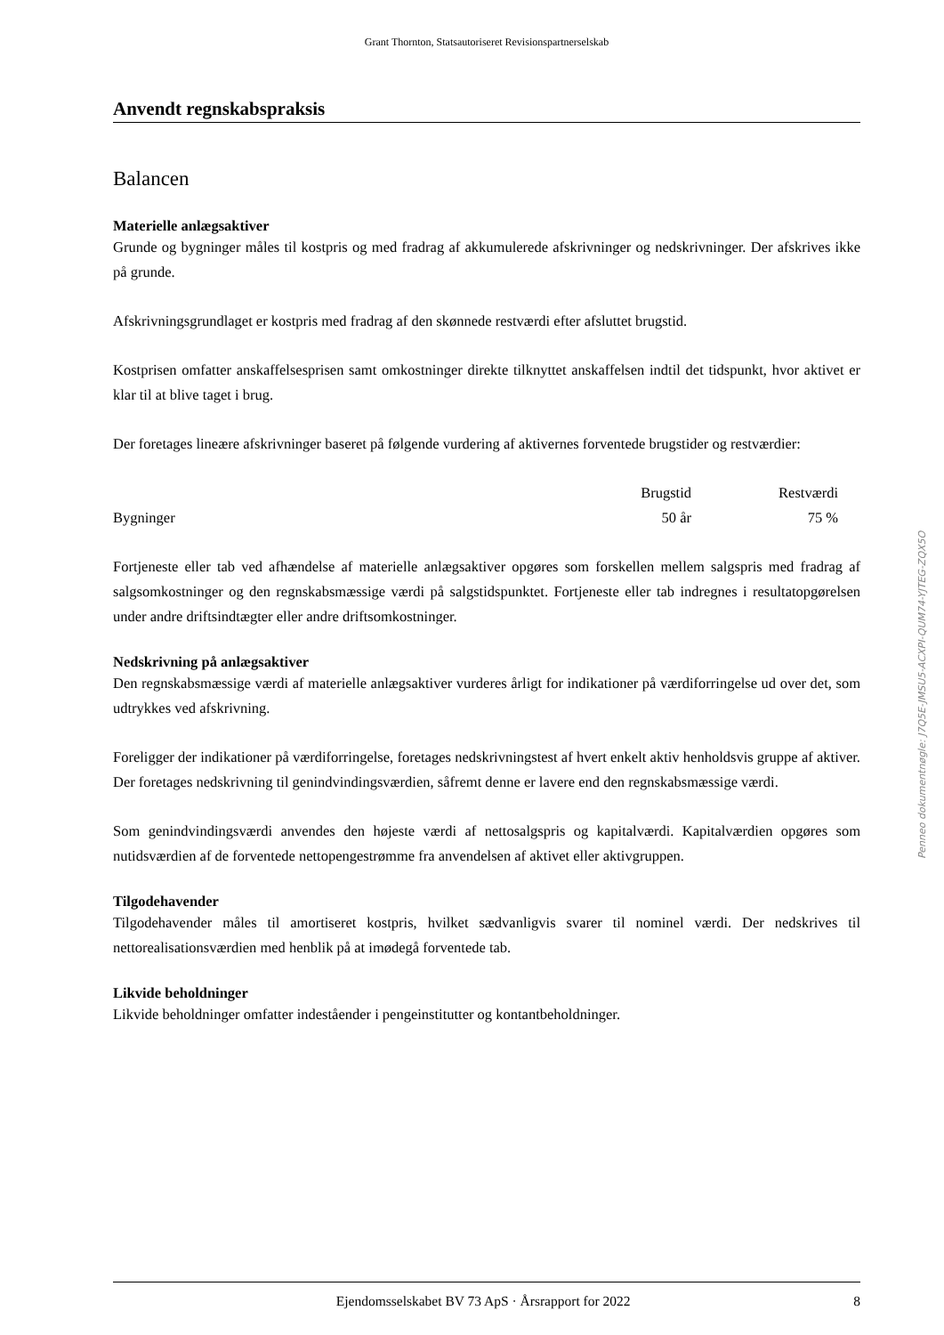Grant Thornton, Statsautoriseret Revisionspartnerselskab
Anvendt regnskabspraksis
Balancen
Materielle anlægsaktiver
Grunde og bygninger måles til kostpris og med fradrag af akkumulerede afskrivninger og nedskrivninger. Der afskrives ikke på grunde.
Afskrivningsgrundlaget er kostpris med fradrag af den skønnede restværdi efter afsluttet brugstid.
Kostprisen omfatter anskaffelsesprisen samt omkostninger direkte tilknyttet anskaffelsen indtil det tidspunkt, hvor aktivet er klar til at blive taget i brug.
Der foretages lineære afskrivninger baseret på følgende vurdering af aktivernes forventede brugstider og restværdier:
| | Brugstid | Restværdi |
| --- | --- | --- |
| Bygninger | 50 år | 75 % |
Fortjeneste eller tab ved afhændelse af materielle anlægsaktiver opgøres som forskellen mellem salgspris med fradrag af salgsomkostninger og den regnskabsmæssige værdi på salgstidspunktet. Fortjeneste eller tab indregnes i resultatopgørelsen under andre driftsindtægter eller andre driftsomkostninger.
Nedskrivning på anlægsaktiver
Den regnskabsmæssige værdi af materielle anlægsaktiver vurderes årligt for indikationer på værdiforringelse ud over det, som udtrykkes ved afskrivning.
Foreligger der indikationer på værdiforringelse, foretages nedskrivningstest af hvert enkelt aktiv henholdsvis gruppe af aktiver. Der foretages nedskrivning til genindvindingsværdien, såfremt denne er lavere end den regnskabsmæssige værdi.
Som genindvindingsværdi anvendes den højeste værdi af nettosalgspris og kapitalværdi. Kapitalværdien opgøres som nutidsværdien af de forventede nettopengestrømme fra anvendelsen af aktivet eller aktivgruppen.
Tilgodehavender
Tilgodehavender måles til amortiseret kostpris, hvilket sædvanligvis svarer til nominel værdi. Der nedskrives til nettorealisationsværdien med henblik på at imødegå forventede tab.
Likvide beholdninger
Likvide beholdninger omfatter indeståender i pengeinstitutter og kontantbeholdninger.
Penneo dokumentnøgle: J7Q5E-JMSU5-ACXPI-QUM74-YJTEG-ZQX5O
Ejendomsselskabet BV 73 ApS · Årsrapport for 2022 8